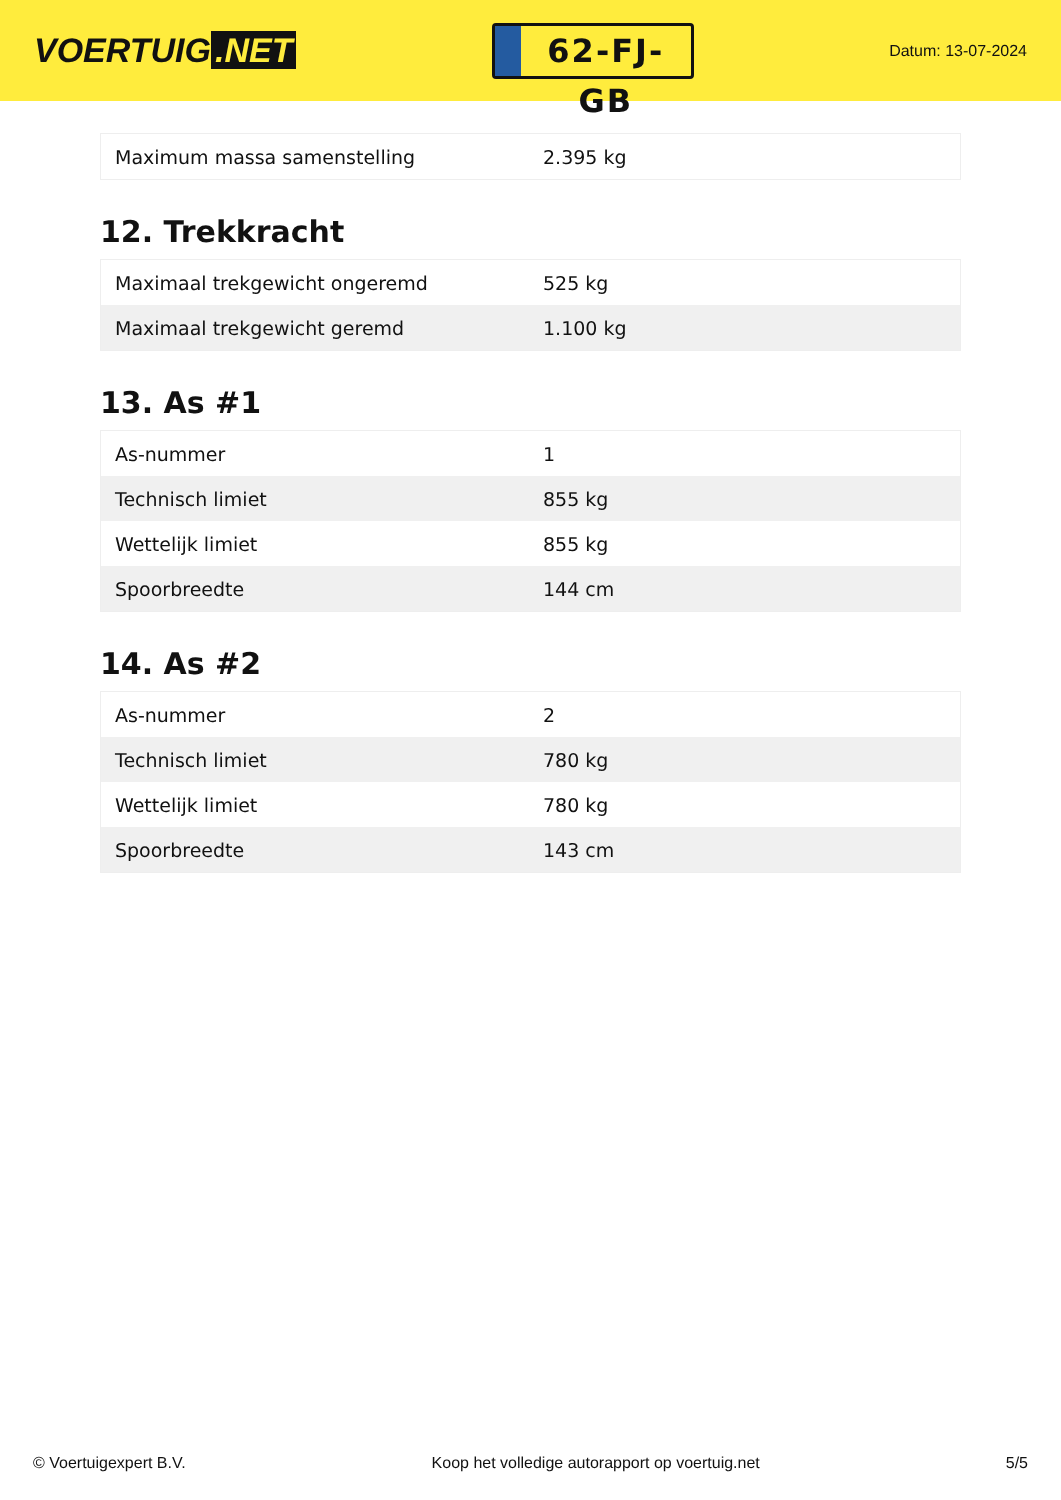VOERTUIG.NET
62-FJ-GB
Datum: 13-07-2024
| Maximum massa samenstelling | 2.395 kg |
12. Trekkracht
| Maximaal trekgewicht ongeremd | 525 kg |
| Maximaal trekgewicht geremd | 1.100 kg |
13. As #1
| As-nummer | 1 |
| Technisch limiet | 855 kg |
| Wettelijk limiet | 855 kg |
| Spoorbreedte | 144 cm |
14. As #2
| As-nummer | 2 |
| Technisch limiet | 780 kg |
| Wettelijk limiet | 780 kg |
| Spoorbreedte | 143 cm |
© Voertuigexpert B.V. Koop het volledige autorapport op voertuig.net 5/5